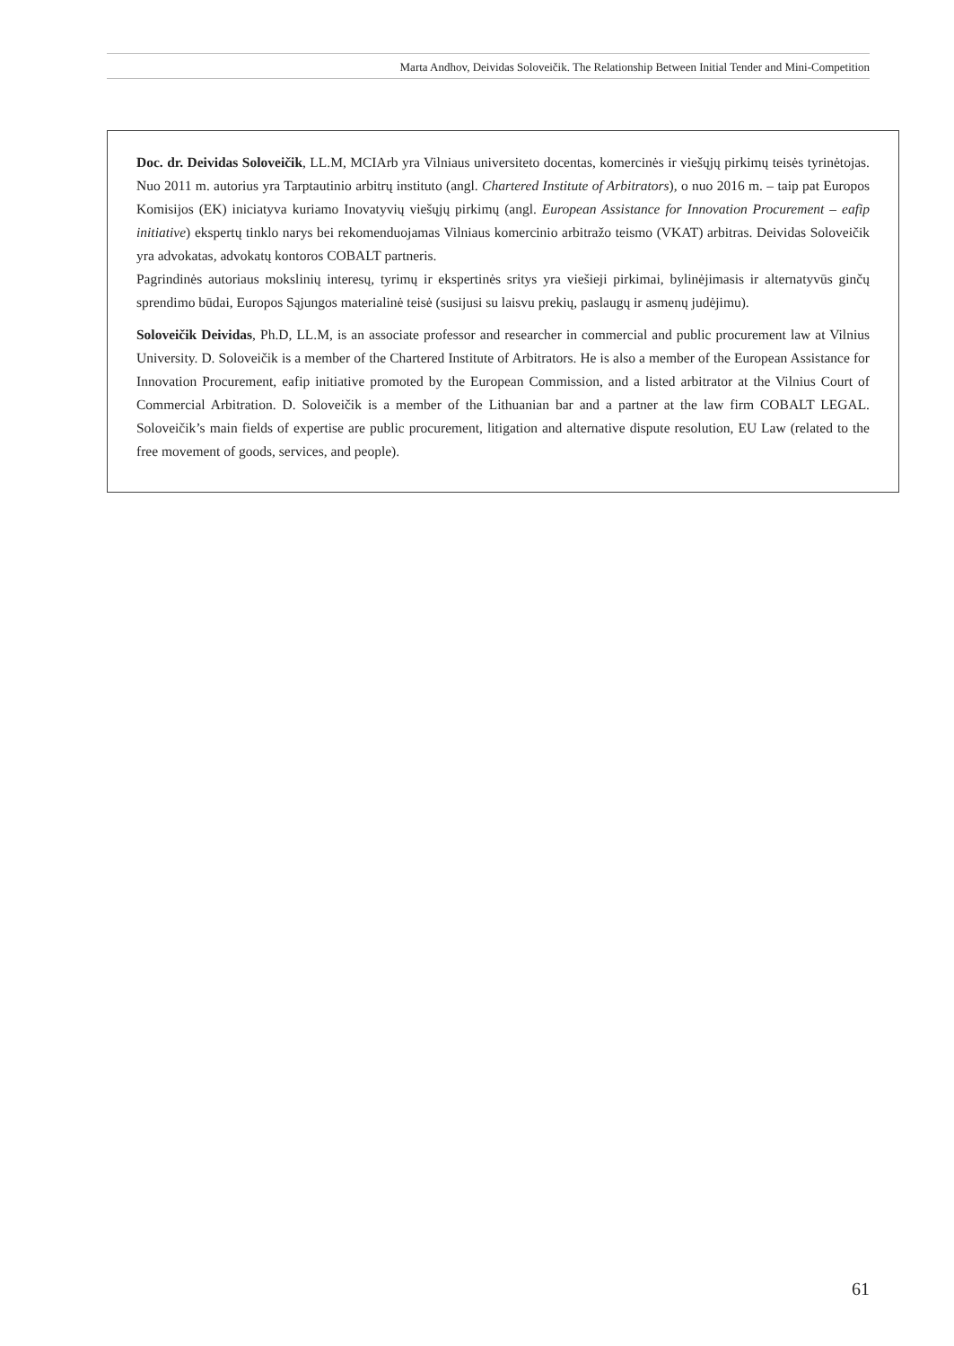Marta Andhov, Deividas Soloveičik. The Relationship Between Initial Tender and Mini-Competition
Doc. dr. Deividas Soloveičik, LL.M, MCIArb yra Vilniaus universiteto docentas, komercinės ir viešųjų pirkimų teisės tyrinėtojas. Nuo 2011 m. autorius yra Tarptautinio arbitrų instituto (angl. Chartered Institute of Arbitrators), o nuo 2016 m. – taip pat Europos Komisijos (EK) iniciatyva kuriamo Inovatyvių viešųjų pirkimų (angl. European Assistance for Innovation Procurement – eafip initiative) ekspertų tinklo narys bei rekomenduojamas Vilniaus komercinio arbitražo teismo (VKAT) arbitras. Deividas Soloveičik yra advokatas, advokatų kontoros COBALT partneris.
Pagrindinės autoriaus mokslinių interesų, tyrimų ir ekspertinės sritys yra viešieji pirkimai, bylinėjimasis ir alternatyvūs ginčų sprendimo būdai, Europos Sąjungos materialinė teisė (susijusi su laisvu prekių, paslaugų ir asmenų judėjimu).
Soloveičik Deividas, Ph.D, LL.M, is an associate professor and researcher in commercial and public procurement law at Vilnius University. D. Soloveičik is a member of the Chartered Institute of Arbitrators. He is also a member of the European Assistance for Innovation Procurement, eafip initiative promoted by the European Commission, and a listed arbitrator at the Vilnius Court of Commercial Arbitration. D. Soloveičik is a member of the Lithuanian bar and a partner at the law firm COBALT LEGAL. Soloveičik’s main fields of expertise are public procurement, litigation and alternative dispute resolution, EU Law (related to the free movement of goods, services, and people).
61